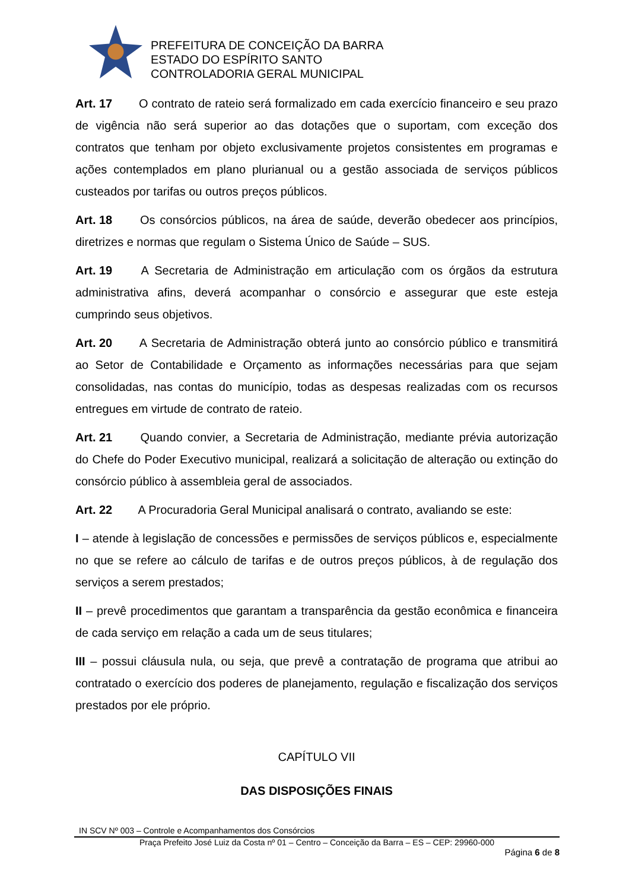PREFEITURA DE CONCEIÇÃO DA BARRA
ESTADO DO ESPÍRITO SANTO
CONTROLADORIA GERAL MUNICIPAL
Art. 17 O contrato de rateio será formalizado em cada exercício financeiro e seu prazo de vigência não será superior ao das dotações que o suportam, com exceção dos contratos que tenham por objeto exclusivamente projetos consistentes em programas e ações contemplados em plano plurianual ou a gestão associada de serviços públicos custeados por tarifas ou outros preços públicos.
Art. 18 Os consórcios públicos, na área de saúde, deverão obedecer aos princípios, diretrizes e normas que regulam o Sistema Único de Saúde – SUS.
Art. 19 A Secretaria de Administração em articulação com os órgãos da estrutura administrativa afins, deverá acompanhar o consórcio e assegurar que este esteja cumprindo seus objetivos.
Art. 20 A Secretaria de Administração obterá junto ao consórcio público e transmitirá ao Setor de Contabilidade e Orçamento as informações necessárias para que sejam consolidadas, nas contas do município, todas as despesas realizadas com os recursos entregues em virtude de contrato de rateio.
Art. 21 Quando convier, a Secretaria de Administração, mediante prévia autorização do Chefe do Poder Executivo municipal, realizará a solicitação de alteração ou extinção do consórcio público à assembleia geral de associados.
Art. 22 A Procuradoria Geral Municipal analisará o contrato, avaliando se este:
I – atende à legislação de concessões e permissões de serviços públicos e, especialmente no que se refere ao cálculo de tarifas e de outros preços públicos, à de regulação dos serviços a serem prestados;
II – prevê procedimentos que garantam a transparência da gestão econômica e financeira de cada serviço em relação a cada um de seus titulares;
III – possui cláusula nula, ou seja, que prevê a contratação de programa que atribui ao contratado o exercício dos poderes de planejamento, regulação e fiscalização dos serviços prestados por ele próprio.
CAPÍTULO VII
DAS DISPOSIÇÕES FINAIS
IN SCV Nº 003 – Controle e Acompanhamentos dos Consórcios
Praça Prefeito José Luiz da Costa nº 01 – Centro – Conceição da Barra – ES – CEP: 29960-000
Página 6 de 8